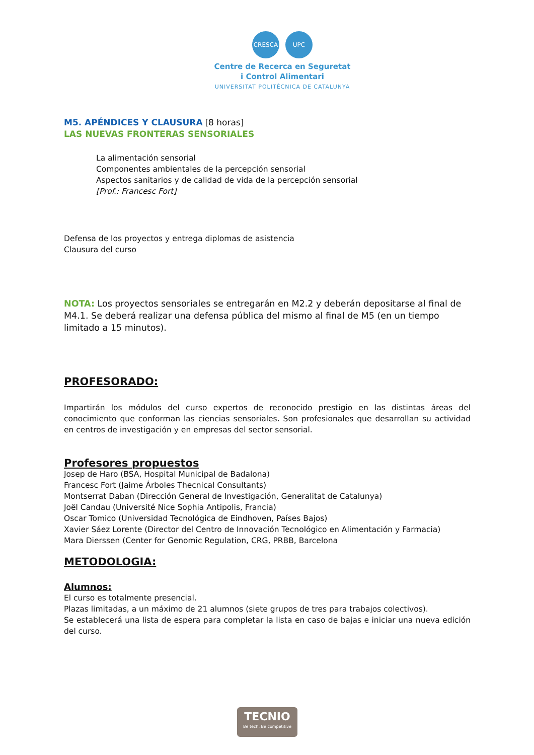CRESCA UPC
Centre de Recerca en Seguretat
i Control Alimentari
UNIVERSITAT POLITÈCNICA DE CATALUNYA
M5. APÉNDICES Y CLAUSURA [8 horas]
LAS NUEVAS FRONTERAS SENSORIALES
La alimentación sensorial
Componentes ambientales de la percepción sensorial
Aspectos sanitarios y de calidad de vida de la percepción sensorial
[Prof.: Francesc Fort]
Defensa de los proyectos y entrega diplomas de asistencia
Clausura del curso
NOTA: Los proyectos sensoriales se entregarán en M2.2 y deberán depositarse al final de M4.1. Se deberá realizar una defensa pública del mismo al final de M5 (en un tiempo limitado a 15 minutos).
PROFESORADO:
Impartirán los módulos del curso expertos de reconocido prestigio en las distintas áreas del conocimiento que conforman las ciencias sensoriales. Son profesionales que desarrollan su actividad en centros de investigación y en empresas del sector sensorial.
Profesores propuestos
Josep de Haro (BSA, Hospital Municipal de Badalona)
Francesc Fort (Jaime Árboles Thecnical Consultants)
Montserrat Daban (Dirección General de Investigación, Generalitat de Catalunya)
Joël Candau (Université Nice Sophia Antipolis, Francia)
Oscar Tomico (Universidad Tecnológica de Eindhoven, Países Bajos)
Xavier Sáez Lorente (Director del Centro de Innovación Tecnológico en Alimentación y Farmacia)
Mara Dierssen (Center for Genomic Regulation, CRG, PRBB, Barcelona
METODOLOGIA:
Alumnos:
El curso es totalmente presencial.
Plazas limitadas, a un máximo de 21 alumnos (siete grupos de tres para trabajos colectivos).
Se establecerá una lista de espera para completar la lista en caso de bajas e iniciar una nueva edición del curso.
TECNIO
Be tech. Be competitive